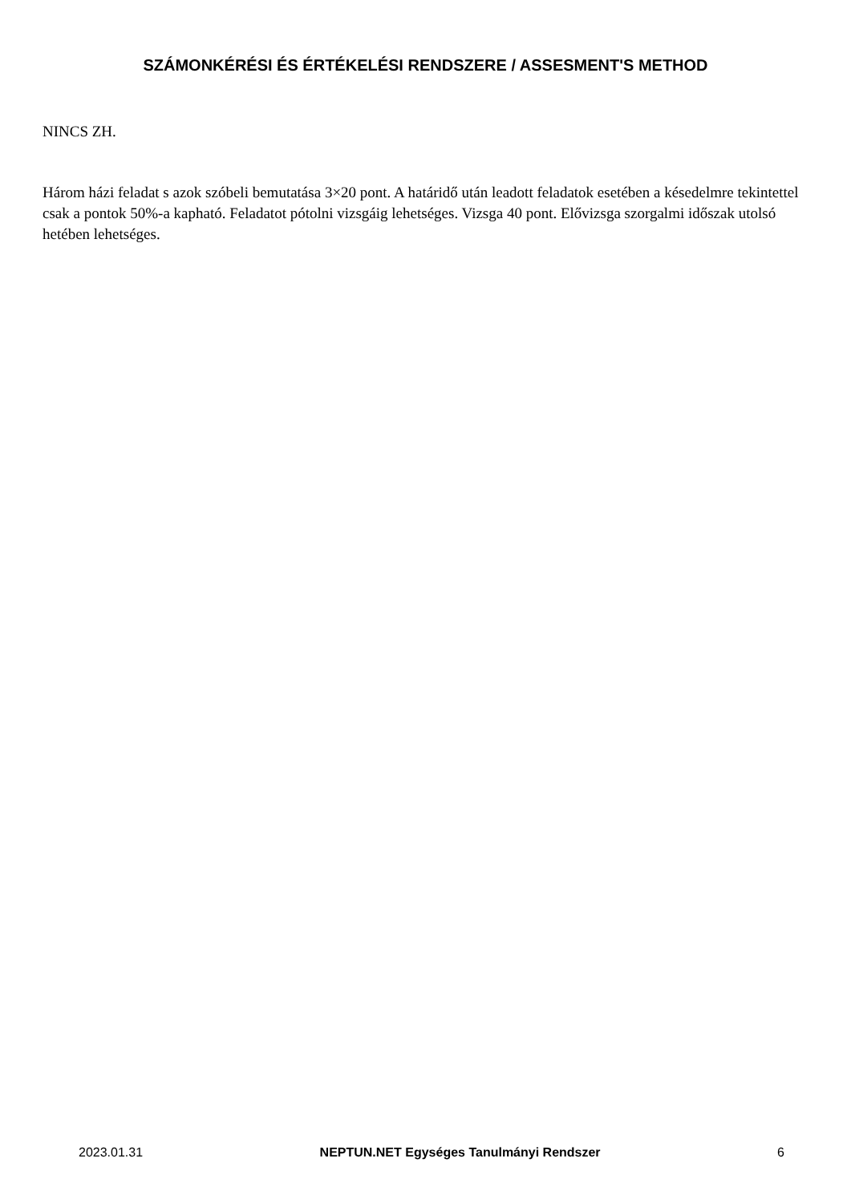SZÁMONKÉRÉSI ÉS ÉRTÉKELÉSI RENDSZERE / ASSESMENT'S METHOD
NINCS ZH.
Három házi feladat s azok szóbeli bemutatása 3×20 pont. A határidő után leadott feladatok esetében a késedelmre tekintettel csak a pontok 50%-a kapható. Feladatot pótolni vizsgáig lehetséges. Vizsga 40 pont. Elővizsga szorgalmi időszak utolsó hetében lehetséges.
2023.01.31 NEPTUN.NET Egységes Tanulmányi Rendszer 6